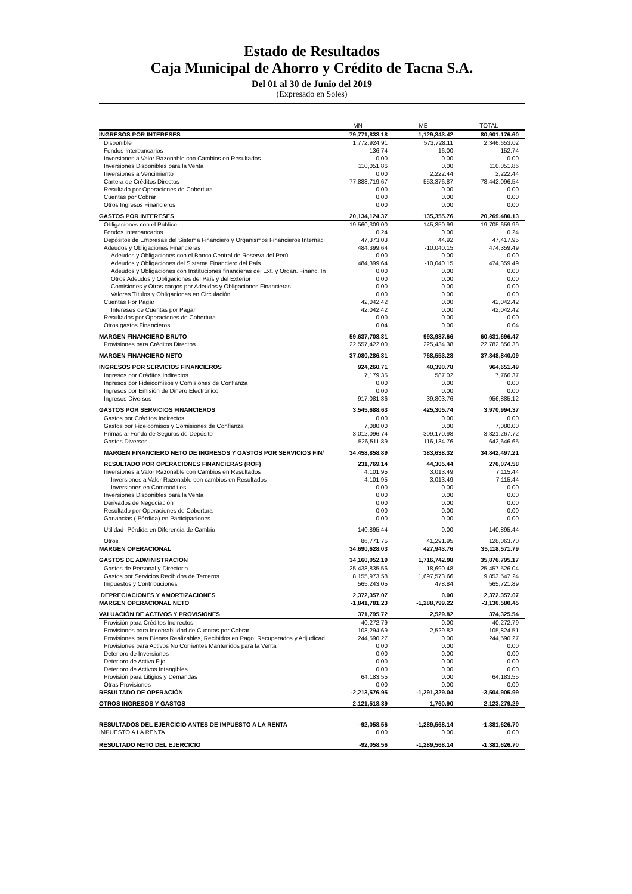Estado de Resultados
Caja Municipal de Ahorro y Crédito de Tacna S.A.
Del 01 al 30 de Junio del 2019
(Expresado en Soles)
| | MN | ME | TOTAL |
| INGRESOS POR INTERESES | 79,771,833.18 | 1,129,343.42 | 80,901,176.60 |
| Disponible | 1,772,924.91 | 573,728.11 | 2,346,653.02 |
| Fondos Interbancarios | 136.74 | 16.00 | 152.74 |
| Inversiones a Valor Razonable con Cambios en Resultados | 0.00 | 0.00 | 0.00 |
| Inversiones Disponibles para la Venta | 110,051.86 | 0.00 | 110,051.86 |
| Inversiones a Vencimiento | 0.00 | 2,222.44 | 2,222.44 |
| Cartera de Créditos Directos | 77,888,719.67 | 553,376.87 | 78,442,096.54 |
| Resultado por Operaciones de Cobertura | 0.00 | 0.00 | 0.00 |
| Cuentas por Cobrar | 0.00 | 0.00 | 0.00 |
| Otros Ingresos Financieros | 0.00 | 0.00 | 0.00 |
| GASTOS POR INTERESES | 20,134,124.37 | 135,355.76 | 20,269,480.13 |
| Obligaciones con el Público | 19,560,309.00 | 145,350.99 | 19,705,659.99 |
| Fondos Interbancarios | 0.24 | 0.00 | 0.24 |
| Depósitos de Empresas del Sistema Financiero y Organismos Financieros Internaci | 47,373.03 | 44.92 | 47,417.95 |
| Adeudos y Obligaciones Financieras | 484,399.64 | -10,040.15 | 474,359.49 |
| Adeudos y Obligaciones con el Banco Central de Reserva del Perú | 0.00 | 0.00 | 0.00 |
| Adeudos y Obligaciones del Sistema Financiero del País | 484,399.64 | -10,040.15 | 474,359.49 |
| Adeudos y Obligaciones con Instituciones financieras del Ext. y Organ. Financ. In | 0.00 | 0.00 | 0.00 |
| Otros Adeudos y Obligaciones del País y del Exterior | 0.00 | 0.00 | 0.00 |
| Comisiones y Otros cargos por Adeudos y Obligaciones Financieras | 0.00 | 0.00 | 0.00 |
| Valores Títulos y Obligaciones en Circulación | 0.00 | 0.00 | 0.00 |
| Cuentas Por Pagar | 42,042.42 | 0.00 | 42,042.42 |
| Intereses de Cuentas por Pagar | 42,042.42 | 0.00 | 42,042.42 |
| Resultados por Operaciones de Cobertura | 0.00 | 0.00 | 0.00 |
| Otros gastos Financieros | 0.04 | 0.00 | 0.04 |
| MARGEN FINANCIERO BRUTO | 59,637,708.81 | 993,987.66 | 60,631,696.47 |
| Provisiones para Créditos Directos | 22,557,422.00 | 225,434.38 | 22,782,856.38 |
| MARGEN FINANCIERO NETO | 37,080,286.81 | 768,553.28 | 37,848,840.09 |
| INGRESOS POR SERVICIOS FINANCIEROS | 924,260.71 | 40,390.78 | 964,651.49 |
| Ingresos por Créditos Indirectos | 7,179.35 | 587.02 | 7,766.37 |
| Ingresos por Fideicomisos y Comisiones de Confianza | 0.00 | 0.00 | 0.00 |
| Ingresos por Emisión de Dinero Electrónico | 0.00 | 0.00 | 0.00 |
| Ingresos Diversos | 917,081.36 | 39,803.76 | 956,885.12 |
| GASTOS POR SERVICIOS FINANCIEROS | 3,545,688.63 | 425,305.74 | 3,970,994.37 |
| Gastos por Créditos Indirectos | 0.00 | 0.00 | 0.00 |
| Gastos por Fideicomisos y Comisiones de Confianza | 7,080.00 | 0.00 | 7,080.00 |
| Primas al Fondo de Seguros de Depósito | 3,012,096.74 | 309,170.98 | 3,321,267.72 |
| Gastos Diversos | 526,511.89 | 116,134.76 | 642,646.65 |
| MARGEN FINANCIERO NETO DE INGRESOS Y GASTOS POR SERVICIOS FIN/ | 34,458,858.89 | 383,638.32 | 34,842,497.21 |
| RESULTADO POR OPERACIONES FINANCIERAS (ROF) | 231,769.14 | 44,305.44 | 276,074.58 |
| Inversiones a Valor Razonable con Cambios en Resultados | 4,101.95 | 3,013.49 | 7,115.44 |
| Inversiones a Valor Razonable con cambios en Resultados | 4,101.95 | 3,013.49 | 7,115.44 |
| Inversiones en Commodities | 0.00 | 0.00 | 0.00 |
| Inversiones Disponibles para la Venta | 0.00 | 0.00 | 0.00 |
| Derivados de Negociación | 0.00 | 0.00 | 0.00 |
| Resultado por Operaciones de Cobertura | 0.00 | 0.00 | 0.00 |
| Ganancias ( Pérdida) en Participaciones | 0.00 | 0.00 | 0.00 |
| Utilidad- Pérdida en Diferencia de Cambio | 140,895.44 | 0.00 | 140,895.44 |
| Otros | 86,771.75 | 41,291.95 | 128,063.70 |
| MARGEN OPERACIONAL | 34,690,628.03 | 427,943.76 | 35,118,571.79 |
| GASTOS DE ADMINISTRACION | 34,160,052.19 | 1,716,742.98 | 35,876,795.17 |
| Gastos de Personal y Directorio | 25,438,835.56 | 18,690.48 | 25,457,526.04 |
| Gastos por Servicios Recibidos de Terceros | 8,155,973.58 | 1,697,573.66 | 9,853,547.24 |
| Impuestos y Contribuciones | 565,243.05 | 478.84 | 565,721.89 |
| DEPRECIACIONES Y AMORTIZACIONES | 2,372,357.07 | 0.00 | 2,372,357.07 |
| MARGEN OPERACIONAL NETO | -1,841,781.23 | -1,288,799.22 | -3,130,580.45 |
| VALUACIÓN DE ACTIVOS Y PROVISIONES | 371,795.72 | 2,529.82 | 374,325.54 |
| Provisión para Créditos Indirectos | -40,272.79 | 0.00 | -40,272.79 |
| Provisiones para Incobrabilidad de Cuentas por Cobrar | 103,294.69 | 2,529.82 | 105,824.51 |
| Provisiones para Bienes Realizables, Recibidos en Pago, Recuperados y Adjudicad | 244,590.27 | 0.00 | 244,590.27 |
| Provisiones para Activos No Corrientes Mantenidos para la Venta | 0.00 | 0.00 | 0.00 |
| Deterioro de Inversiones | 0.00 | 0.00 | 0.00 |
| Deterioro de Activo Fijo | 0.00 | 0.00 | 0.00 |
| Deterioro de Activos Intangibles | 0.00 | 0.00 | 0.00 |
| Provisión para Litigios y Demandas | 64,183.55 | 0.00 | 64,183.55 |
| Otras Provisiones | 0.00 | 0.00 | 0.00 |
| RESULTADO DE OPERACIÓN | -2,213,576.95 | -1,291,329.04 | -3,504,905.99 |
| OTROS INGRESOS Y GASTOS | 2,121,518.39 | 1,760.90 | 2,123,279.29 |
| RESULTADOS DEL EJERCICIO ANTES DE IMPUESTO A LA RENTA | -92,058.56 | -1,289,568.14 | -1,381,626.70 |
| IMPUESTO A LA RENTA | 0.00 | 0.00 | 0.00 |
| RESULTADO NETO DEL EJERCICIO | -92,058.56 | -1,289,568.14 | -1,381,626.70 |